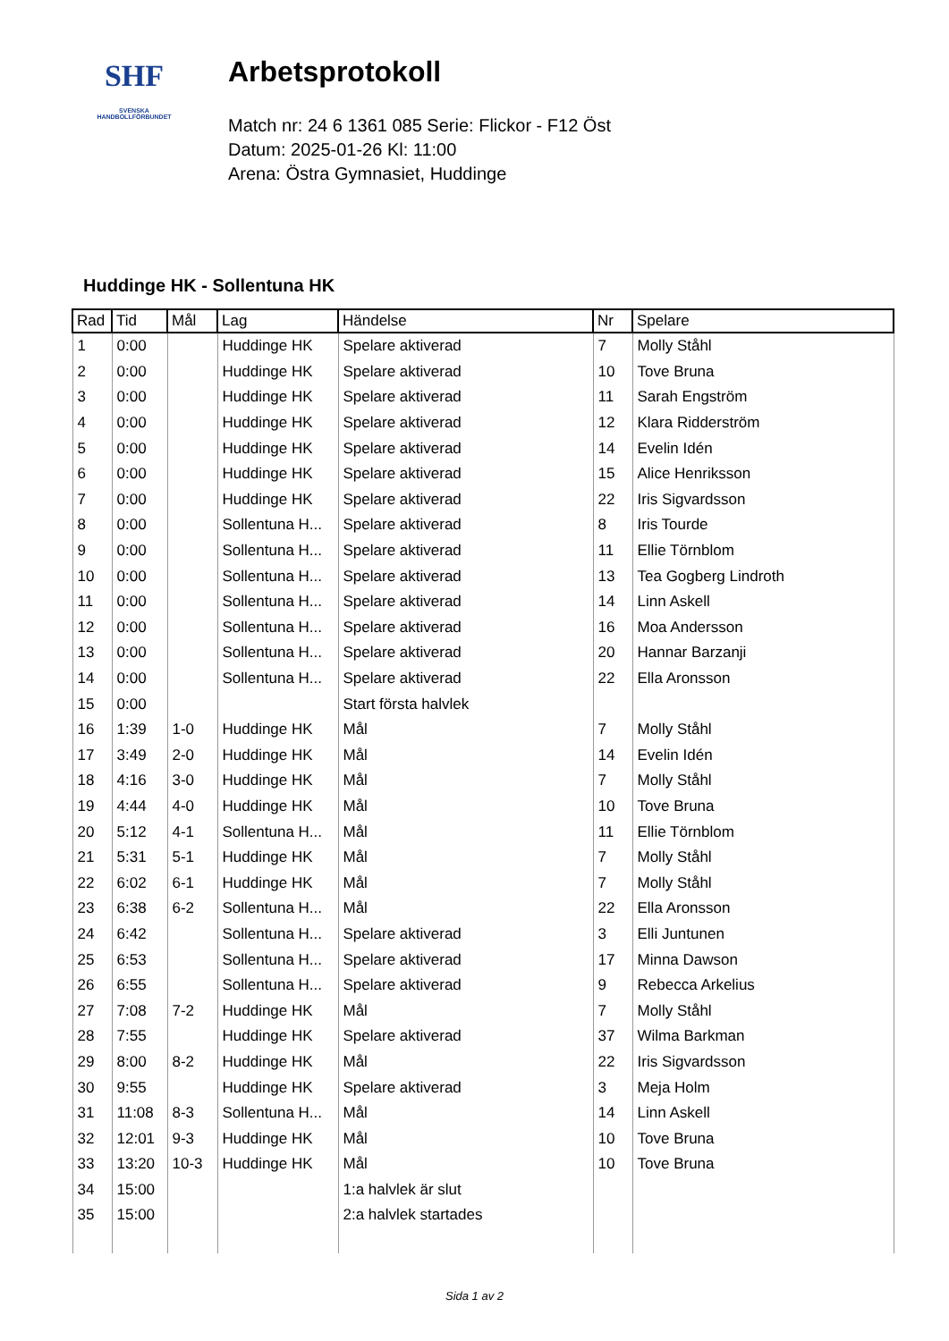SHF
SVENSKA
HANDBOLLFÖRBUNDET
Arbetsprotokoll
Match nr: 24 6 1361 085 Serie: Flickor - F12 Öst
Datum: 2025-01-26 Kl: 11:00
Arena: Östra Gymnasiet, Huddinge
Huddinge HK - Sollentuna HK
| Rad | Tid | Mål | Lag | Händelse | Nr | Spelare |
| --- | --- | --- | --- | --- | --- | --- |
| 1 | 0:00 | | Huddinge HK | Spelare aktiverad | 7 | Molly Ståhl |
| 2 | 0:00 | | Huddinge HK | Spelare aktiverad | 10 | Tove Bruna |
| 3 | 0:00 | | Huddinge HK | Spelare aktiverad | 11 | Sarah Engström |
| 4 | 0:00 | | Huddinge HK | Spelare aktiverad | 12 | Klara Ridderström |
| 5 | 0:00 | | Huddinge HK | Spelare aktiverad | 14 | Evelin Idén |
| 6 | 0:00 | | Huddinge HK | Spelare aktiverad | 15 | Alice Henriksson |
| 7 | 0:00 | | Huddinge HK | Spelare aktiverad | 22 | Iris Sigvardsson |
| 8 | 0:00 | | Sollentuna H... | Spelare aktiverad | 8 | Iris Tourde |
| 9 | 0:00 | | Sollentuna H... | Spelare aktiverad | 11 | Ellie Törnblom |
| 10 | 0:00 | | Sollentuna H... | Spelare aktiverad | 13 | Tea Gogberg Lindroth |
| 11 | 0:00 | | Sollentuna H... | Spelare aktiverad | 14 | Linn Askell |
| 12 | 0:00 | | Sollentuna H... | Spelare aktiverad | 16 | Moa Andersson |
| 13 | 0:00 | | Sollentuna H... | Spelare aktiverad | 20 | Hannar Barzanji |
| 14 | 0:00 | | Sollentuna H... | Spelare aktiverad | 22 | Ella Aronsson |
| 15 | 0:00 | | | Start första halvlek | | |
| 16 | 1:39 | 1-0 | Huddinge HK | Mål | 7 | Molly Ståhl |
| 17 | 3:49 | 2-0 | Huddinge HK | Mål | 14 | Evelin Idén |
| 18 | 4:16 | 3-0 | Huddinge HK | Mål | 7 | Molly Ståhl |
| 19 | 4:44 | 4-0 | Huddinge HK | Mål | 10 | Tove Bruna |
| 20 | 5:12 | 4-1 | Sollentuna H... | Mål | 11 | Ellie Törnblom |
| 21 | 5:31 | 5-1 | Huddinge HK | Mål | 7 | Molly Ståhl |
| 22 | 6:02 | 6-1 | Huddinge HK | Mål | 7 | Molly Ståhl |
| 23 | 6:38 | 6-2 | Sollentuna H... | Mål | 22 | Ella Aronsson |
| 24 | 6:42 | | Sollentuna H... | Spelare aktiverad | 3 | Elli Juntunen |
| 25 | 6:53 | | Sollentuna H... | Spelare aktiverad | 17 | Minna Dawson |
| 26 | 6:55 | | Sollentuna H... | Spelare aktiverad | 9 | Rebecca Arkelius |
| 27 | 7:08 | 7-2 | Huddinge HK | Mål | 7 | Molly Ståhl |
| 28 | 7:55 | | Huddinge HK | Spelare aktiverad | 37 | Wilma Barkman |
| 29 | 8:00 | 8-2 | Huddinge HK | Mål | 22 | Iris Sigvardsson |
| 30 | 9:55 | | Huddinge HK | Spelare aktiverad | 3 | Meja Holm |
| 31 | 11:08 | 8-3 | Sollentuna H... | Mål | 14 | Linn Askell |
| 32 | 12:01 | 9-3 | Huddinge HK | Mål | 10 | Tove Bruna |
| 33 | 13:20 | 10-3 | Huddinge HK | Mål | 10 | Tove Bruna |
| 34 | 15:00 | | | 1:a halvlek är slut | | |
| 35 | 15:00 | | | 2:a halvlek startades | | |
Sida 1 av 2